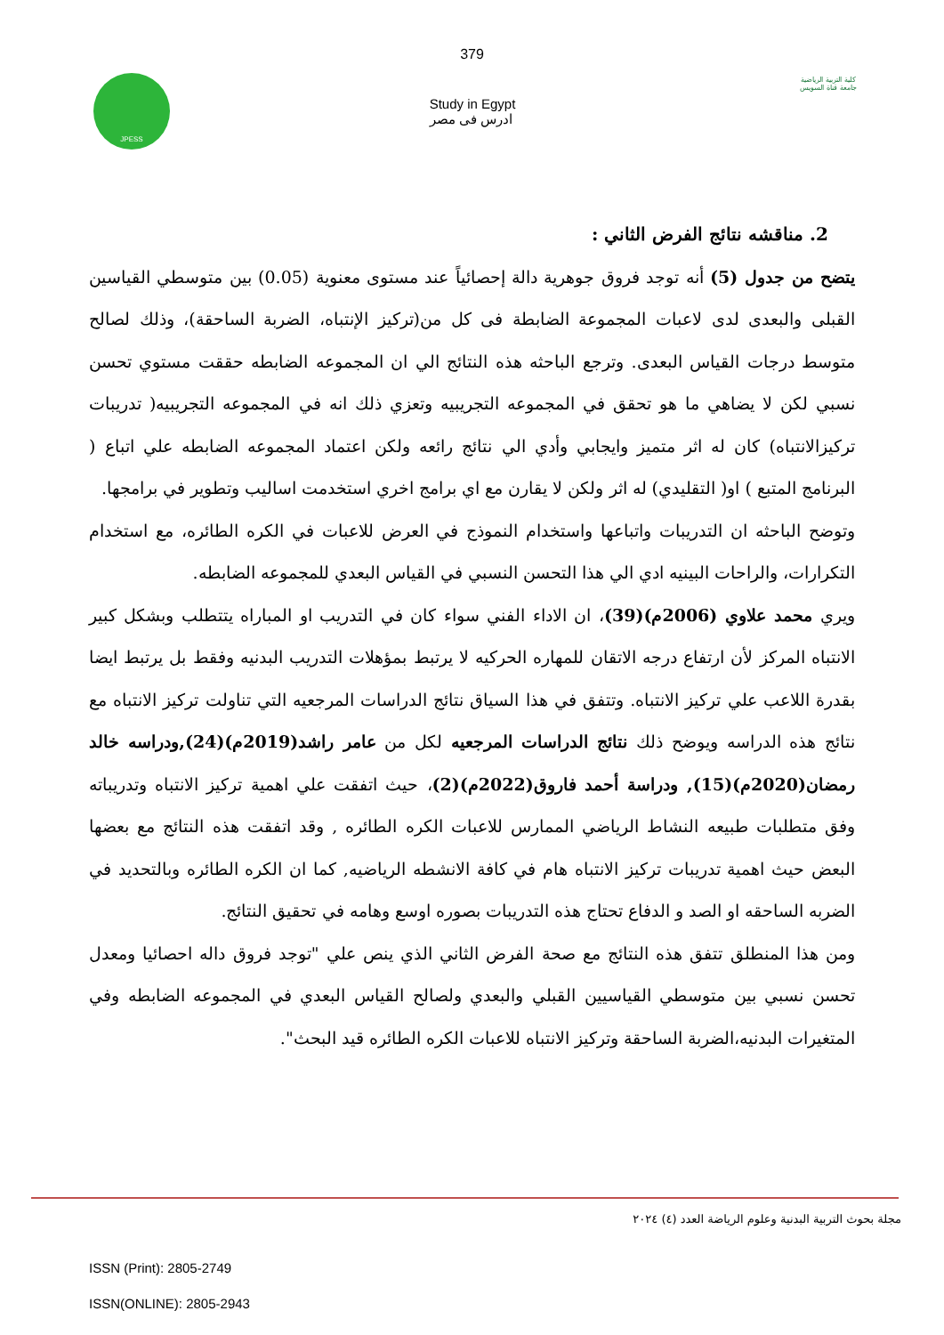379
JPESS
Study in Egypt
ادرس فى مصر
كلية التربية الرياضية
جامعة قناة السويس
2. مناقشه نتائج الفرض الثاني :
يتضح من جدول (5) أنه توجد فروق جوهرية دالة إحصائياً عند مستوى معنوية (0.05) بين متوسطي القياسين القبلى والبعدى لدى لاعبات المجموعة الضابطة فى كل من(تركيز الإنتباه، الضربة الساحقة)، وذلك لصالح متوسط درجات القياس البعدى. وترجع الباحثه هذه النتائج الي ان المجموعه الضابطه حققت مستوي تحسن نسبي لكن لا يضاهي ما هو تحقق في المجموعه التجريبيه وتعزي ذلك انه في المجموعه التجريبيه( تدريبات تركيزالانتباه) كان له اثر متميز وايجابي وأدي الي نتائج رائعه ولكن اعتماد المجموعه الضابطه علي اتباع ( البرنامج المتبع ) او( التقليدي) له اثر ولكن لا يقارن مع اي برامج اخري استخدمت اساليب وتطوير في برامجها.
وتوضح الباحثه ان التدريبات واتباعها واستخدام النموذج في العرض للاعبات في الكره الطائره، مع استخدام التكرارات، والراحات البينيه ادي الي هذا التحسن النسبي في القياس البعدي للمجموعه الضابطه.
ويري محمد علاوي (2006م)(39)، ان الاداء الفني سواء كان في التدريب او المباراه يتتطلب وبشكل كبير الانتباه المركز لأن ارتفاع درجه الاتقان للمهاره الحركيه لا يرتبط بمؤهلات التدريب البدنيه وفقط بل يرتبط ايضا بقدرة اللاعب علي تركيز الانتباه. وتتفق في هذا السياق نتائج الدراسات المرجعيه التي تناولت تركيز الانتباه مع نتائج هذه الدراسه ويوضح ذلك نتائج الدراسات المرجعيه لكل من عامر راشد(2019م)(24),ودراسه خالد رمضان(2020م)(15), ودراسة أحمد فاروق(2022م)(2)، حيث اتفقت علي اهمية تركيز الانتباه وتدريباته وفق متطلبات طبيعه النشاط الرياضي الممارس للاعبات الكره الطائره , وقد اتفقت هذه النتائج مع بعضها البعض حيث اهمية تدريبات تركيز الانتباه هام في كافة الانشطه الرياضيه, كما ان الكره الطائره وبالتحديد في الضربه الساحقه او الصد و الدفاع تحتاج هذه التدريبات بصوره اوسع وهامه في تحقيق النتائج.
ومن هذا المنطلق تتفق هذه النتائج مع صحة الفرض الثاني الذي ينص علي "توجد فروق داله احصائيا ومعدل تحسن نسبي بين متوسطي القياسيين القبلي والبعدي ولصالح القياس البعدي في المجموعه الضابطه وفي المتغيرات البدنيه،الضربة الساحقة وتركيز الانتباه للاعبات الكره الطائره قيد البحث".
مجلة بحوث التربية البدنية وعلوم الرياضة العدد (٤) ٢٠٢٤
ISSN (Print): 2805-2749
ISSN(ONLINE): 2805-2943